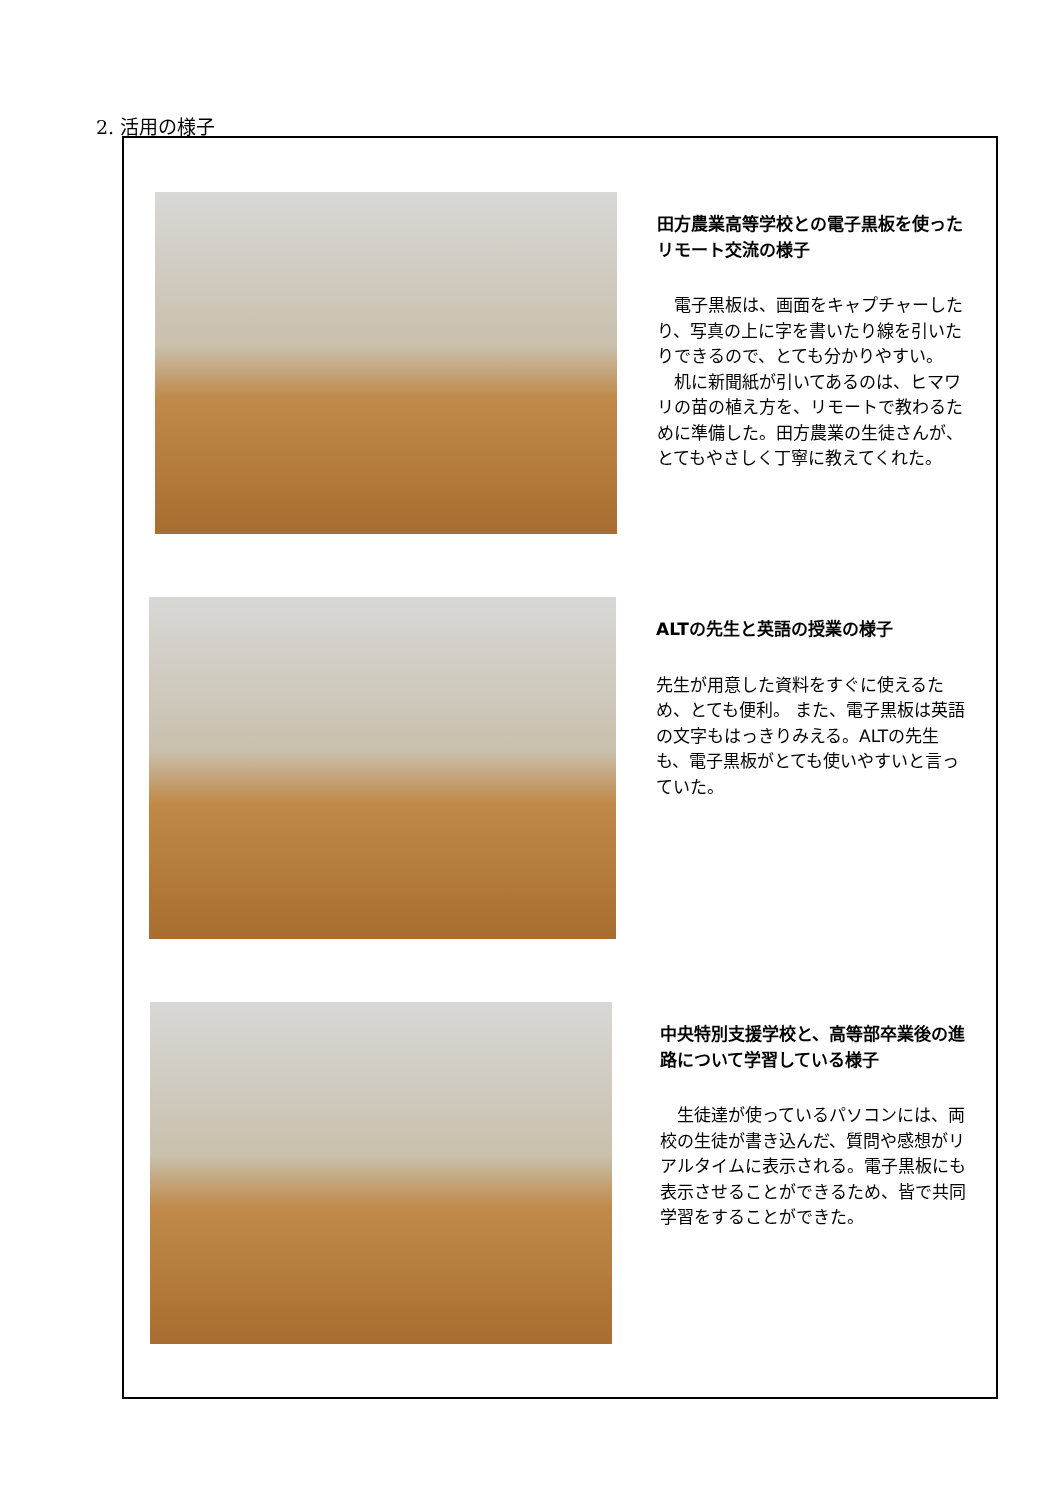2. 活用の様子
田方農業高等学校との電子黒板を使ったリモート交流の様子
　電子黒板は、画面をキャプチャーしたり、写真の上に字を書いたり線を引いたりできるので、とても分かりやすい。
　机に新聞紙が引いてあるのは、ヒマワリの苗の植え方を、リモートで教わるために準備した。田方農業の生徒さんが、とてもやさしく丁寧に教えてくれた。
ALTの先生と英語の授業の様子
先生が用意した資料をすぐに使えるため、とても便利。 また、電子黒板は英語の文字もはっきりみえる。ALTの先生も、電子黒板がとても使いやすいと言っていた。
中央特別支援学校と、高等部卒業後の進路について学習している様子
　生徒達が使っているパソコンには、両校の生徒が書き込んだ、質問や感想がリアルタイムに表示される。電子黒板にも表示させることができるため、皆で共同学習をすることができた。